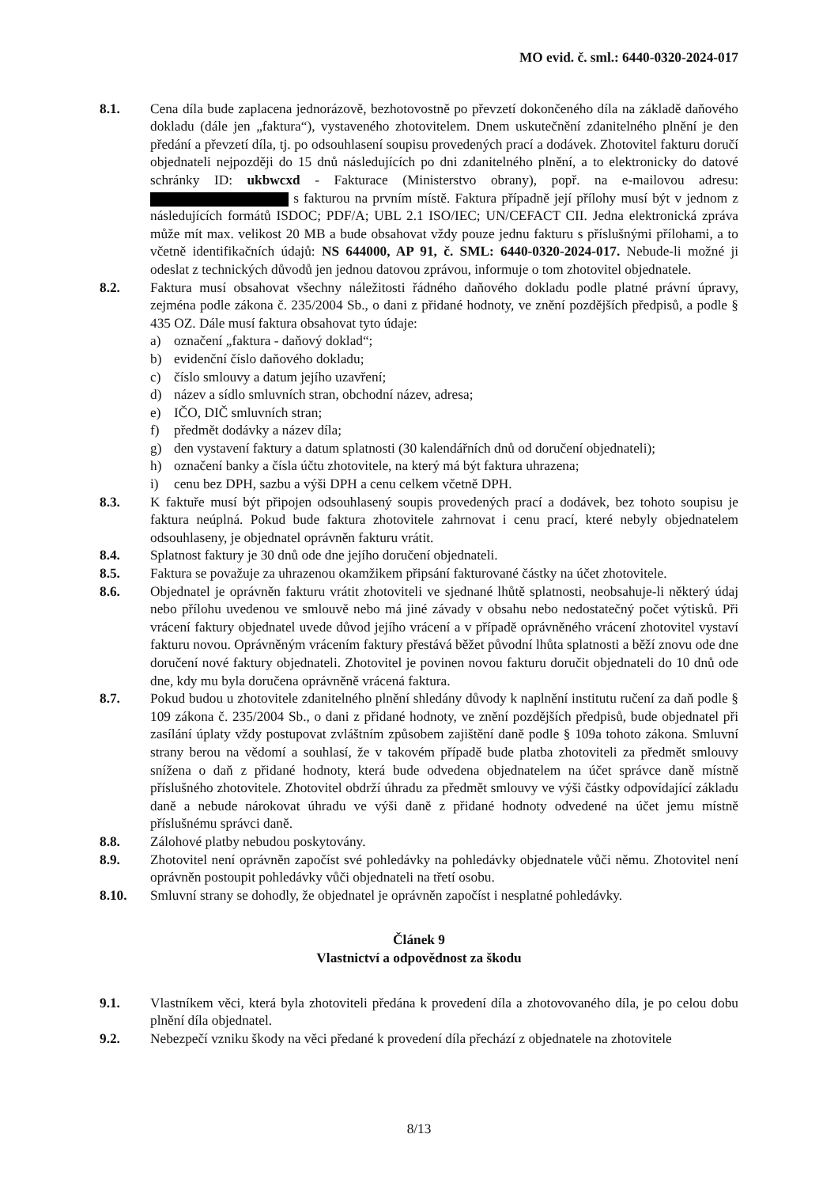MO evid. č. sml.: 6440-0320-2024-017
8.1. Cena díla bude zaplacena jednorázově, bezhotovostně po převzetí dokončeného díla na základě daňového dokladu (dále jen „faktura“), vystaveného zhotovitelem. Dnem uskutečnění zdanitelného plnění je den předání a převzetí díla, tj. po odsouhlasení soupisu provedených prací a dodávek. Zhotovitel fakturu doručí objednateli nejpozději do 15 dnů následujících po dni zdanitelného plnění, a to elektronicky do datové schránky ID: ukbwcxd - Fakturace (Ministerstvo obrany), popř. na e-mailovou adresu: s fakturou na prvním místě. Faktura případně její přílohy musí být v jednom z následujících formátů ISDOC; PDF/A; UBL 2.1 ISO/IEC; UN/CEFACT CII. Jedna elektronická zpráva může mít max. velikost 20 MB a bude obsahovat vždy pouze jednu fakturu s příslušnými přílohami, a to včetně identifikačních údajů: NS 644000, AP 91, č. SML: 6440-0320-2024-017. Nebude-li možné ji odeslat z technických důvodů jen jednou datovou zprávou, informuje o tom zhotovitel objednatele.
8.2. Faktura musí obsahovat všechny náležitosti řádného daňového dokladu podle platné právní úpravy, zejména podle zákona č. 235/2004 Sb., o dani z přidané hodnoty, ve znění pozdějších předpisů, a podle § 435 OZ. Dále musí faktura obsahovat tyto údaje:
a) označení „faktura - daňový doklad“;
b) evidenční číslo daňového dokladu;
c) číslo smlouvy a datum jejího uzavření;
d) název a sídlo smluvních stran, obchodní název, adresa;
e) IČO, DIČ smluvních stran;
f) předmět dodávky a název díla;
g) den vystavení faktury a datum splatnosti (30 kalendářních dnů od doručení objednateli);
h) označení banky a čísla účtu zhotovitele, na který má být faktura uhrazena;
i) cenu bez DPH, sazbu a výši DPH a cenu celkem včetně DPH.
8.3. K faktuře musí být připojen odsouhlasený soupis provedených prací a dodávek, bez tohoto soupisu je faktura neúplná. Pokud bude faktura zhotovitele zahrnovat i cenu prací, které nebyly objednatelem odsouhlaseny, je objednatel oprávněn fakturu vrátit.
8.4. Splatnost faktury je 30 dnů ode dne jejího doručení objednateli.
8.5. Faktura se považuje za uhrazenou okamžikem připsání fakturované částky na účet zhotovitele.
8.6. Objednatel je oprávněn fakturu vrátit zhotoviteli ve sjednané lhůtě splatnosti, neobsahuje-li některý údaj nebo přílohu uvedenou ve smlouvě nebo má jiné závady v obsahu nebo nedostatečný počet výtisků. Při vrácení faktury objednatel uvede důvod jejího vrácení a v případě oprávněného vrácení zhotovitel vystaví fakturu novou. Oprávněným vrácením faktury přestává běžet původní lhůta splatnosti a běží znovu ode dne doručení nové faktury objednateli. Zhotovitel je povinen novou fakturu doručit objednateli do 10 dnů ode dne, kdy mu byla doručena oprávněně vrácená faktura.
8.7. Pokud budou u zhotovitele zdanitelného plnění shledány důvody k naplnění institutu ručení za daň podle § 109 zákona č. 235/2004 Sb., o dani z přidané hodnoty, ve znění pozdějších předpisů, bude objednatel při zasílání úplaty vždy postupovat zvláštním způsobem zajištění daně podle § 109a tohoto zákona. Smluvní strany berou na vědomí a souhlasí, že v takovém případě bude platba zhotoviteli za předmět smlouvy snížena o daň z přidané hodnoty, která bude odvedena objednatelem na účet správce daně místně příslušného zhotovitele. Zhotovitel obdrží úhradu za předmět smlouvy ve výši částky odpovídající základu daně a nebude nárokovat úhradu ve výši daně z přidané hodnoty odvedené na účet jemu místně příslušnému správci daně.
8.8. Zálohové platby nebudou poskytovány.
8.9. Zhotovitel není oprávněn započíst své pohledávky na pohledávky objednatele vůči němu. Zhotovitel není oprávněn postoupit pohledávky vůči objednateli na třetí osobu.
8.10. Smluvní strany se dohodly, že objednatel je oprávněn započíst i nesplatné pohledávky.
Článek 9
Vlastnictví a odpovědnost za škodu
9.1. Vlastníkem věci, která byla zhotoviteli předána k provedení díla a zhotovovaného díla, je po celou dobu plnění díla objednatel.
9.2. Nebezpečí vzniku škody na věci předané k provedení díla přechází z objednatele na zhotovitele
8/13